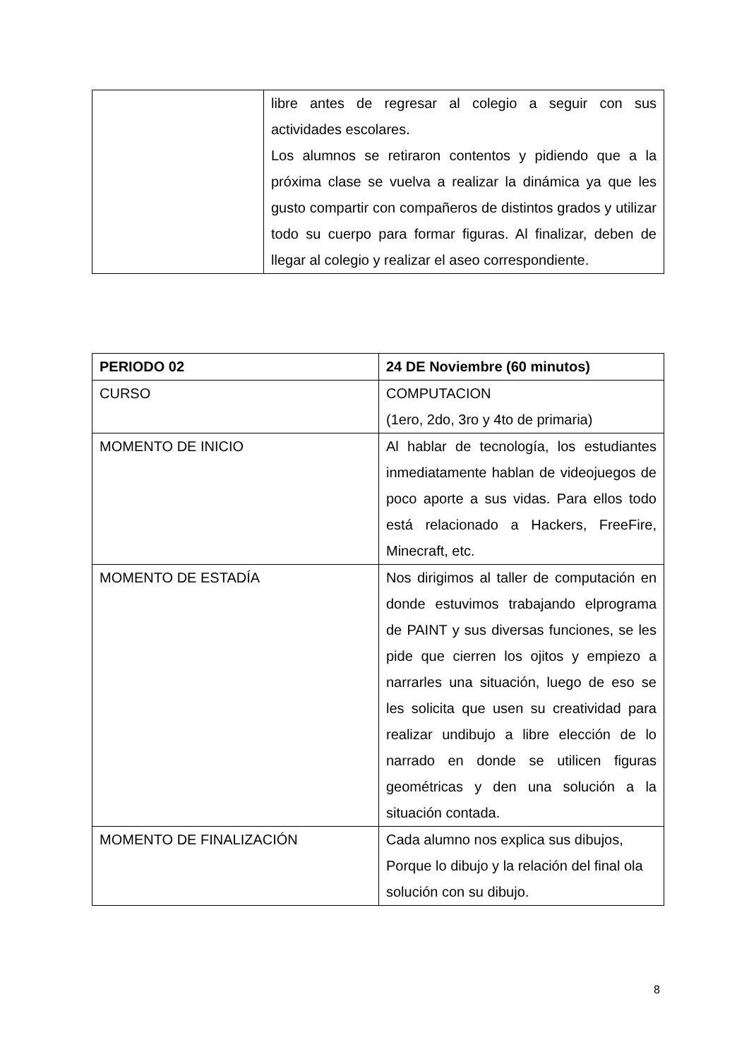| | libre antes de regresar al colegio a seguir con sus actividades escolares. Los alumnos se retiraron contentos y pidiendo que a la próxima clase se vuelva a realizar la dinámica ya que les gusto compartir con compañeros de distintos grados y utilizar todo su cuerpo para formar figuras. Al finalizar, deben de llegar al colegio y realizar el aseo correspondiente. |
| PERIODO 02 | 24 DE Noviembre (60 minutos) |
| CURSO | COMPUTACION (1ero, 2do, 3ro y 4to de primaria) |
| MOMENTO DE INICIO | Al hablar de tecnología, los estudiantes inmediatamente hablan de videojuegos de poco aporte a sus vidas. Para ellos todo está relacionado a Hackers, FreeFire, Minecraft, etc. |
| MOMENTO DE ESTADÍA | Nos dirigimos al taller de computación en donde estuvimos trabajando elprograma de PAINT y sus diversas funciones, se les pide que cierren los ojitos y empiezo a narrarles una situación, luego de eso se les solicita que usen su creatividad para realizar undibujo a libre elección de lo narrado en donde se utilicen figuras geométricas y den una solución a la situación contada. |
| MOMENTO DE FINALIZACIÓN | Cada alumno nos explica sus dibujos, Porque lo dibujo y la relación del final ola solución con su dibujo. |
8